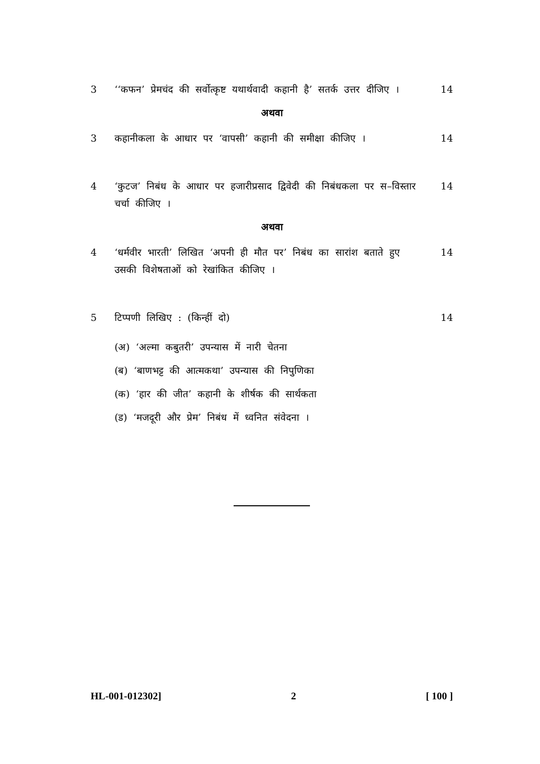3 ‘‘कफन’ प्रेमचंद की सर्वोत्कृष्ट यथार्थवादी कहानी है’ सतर्क उत्तर दीजिए ।
14
अथवा
3 कहानीकला के आधार पर ‘वापसी’ कहानी की समीक्षा कीजिए ।
14
4 ‘कुटज’ निबंध के आधार पर हजारीप्रसाद द्विवेदी की निबंधकला पर स–विस्तार चर्चा कीजिए ।
14
अथवा
4 ‘धर्मवीर भारती’ लिखित ‘अपनी ही मौत पर’ निबंध का सारांश बताते हुए उसकी विशेषताओं को रेखांकित कीजिए ।
14
5 टिप्पणी लिखिए : (किन्हीं दो) 14
(अ) ‘अल्मा कबुतरी’ उपन्यास में नारी चेतना
(ब) ‘बाणभट्ट की आत्मकथा’ उपन्यास की निपुणिका
(क) ‘हार की जीत’ कहानी के शीर्षक की सार्थकता
(ड) ‘मजदूरी और प्रेम’ निबंध में ध्वनित संवेदना ।
HL-001-012302] 2 [ 100 ]